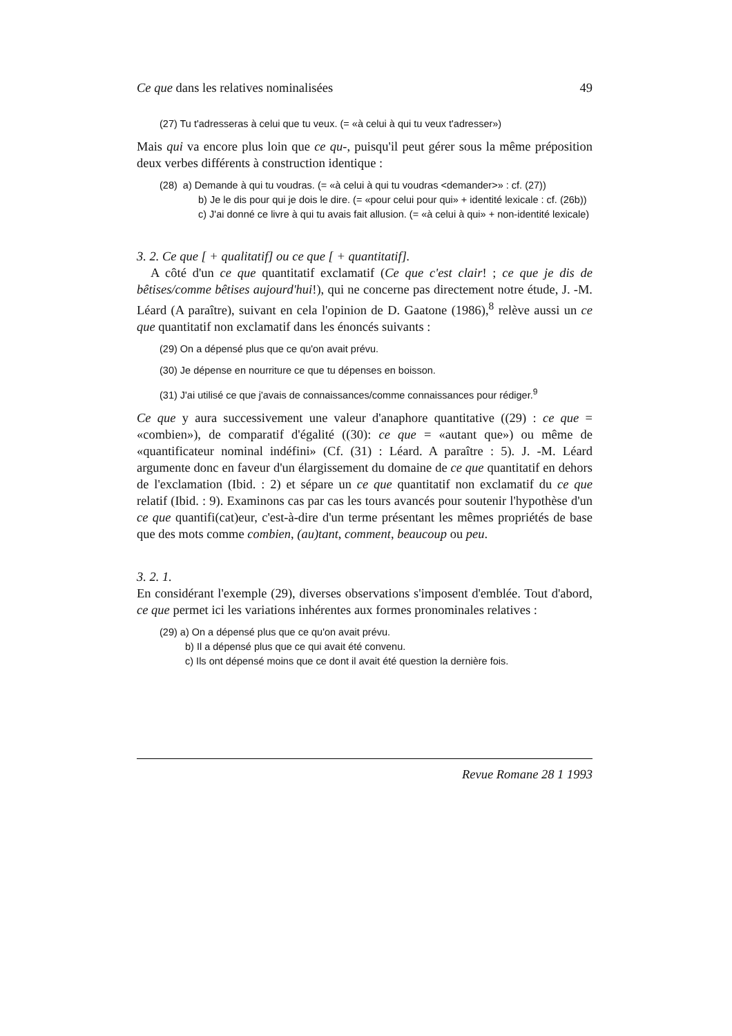Ce que dans les relatives nominalisées 49
(27) Tu t'adresseras à celui que tu veux. (= «à celui à qui tu veux t'adresser»)
Mais qui va encore plus loin que ce qu-, puisqu'il peut gérer sous la même préposition deux verbes différents à construction identique :
(28) a) Demande à qui tu voudras. (= «à celui à qui tu voudras <demander>» : cf. (27))
b) Je le dis pour qui je dois le dire. (= «pour celui pour qui» + identité lexicale : cf. (26b))
c) J'ai donné ce livre à qui tu avais fait allusion. (= «à celui à qui» + non-identité lexicale)
3. 2. Ce que [ + qualitatif] ou ce que [ + quantitatif].
A côté d'un ce que quantitatif exclamatif (Ce que c'est clair! ; ce que je dis de bêtises/comme bêtises aujourd'hui!), qui ne concerne pas directement notre étude, J. -M. Léard (A paraître), suivant en cela l'opinion de D. Gaatone (1986),<sup>8</sup> relève aussi un ce que quantitatif non exclamatif dans les énoncés suivants :
(29) On a dépensé plus que ce qu'on avait prévu.
(30) Je dépense en nourriture ce que tu dépenses en boisson.
(31) J'ai utilisé ce que j'avais de connaissances/comme connaissances pour rédiger.<sup>9</sup>
Ce que y aura successivement une valeur d'anaphore quantitative ((29) : ce que = «combien»), de comparatif d'égalité ((30): ce que = «autant que») ou même de «quantificateur nominal indéfini» (Cf. (31) : Léard. A paraître : 5). J. -M. Léard argumente donc en faveur d'un élargissement du domaine de ce que quantitatif en dehors de l'exclamation (Ibid. : 2) et sépare un ce que quantitatif non exclamatif du ce que relatif (Ibid. : 9). Examinons cas par cas les tours avancés pour soutenir l'hypothèse d'un ce que quantifi(cat)eur, c'est-à-dire d'un terme présentant les mêmes propriétés de base que des mots comme combien, (au)tant, comment, beaucoup ou peu.
3. 2. 1.
En considérant l'exemple (29), diverses observations s'imposent d'emblée. Tout d'abord, ce que permet ici les variations inhérentes aux formes pronominales relatives :
(29) a) On a dépensé plus que ce qu'on avait prévu.
b) Il a dépensé plus que ce qui avait été convenu.
c) Ils ont dépensé moins que ce dont il avait été question la dernière fois.
Revue Romane 28 1 1993